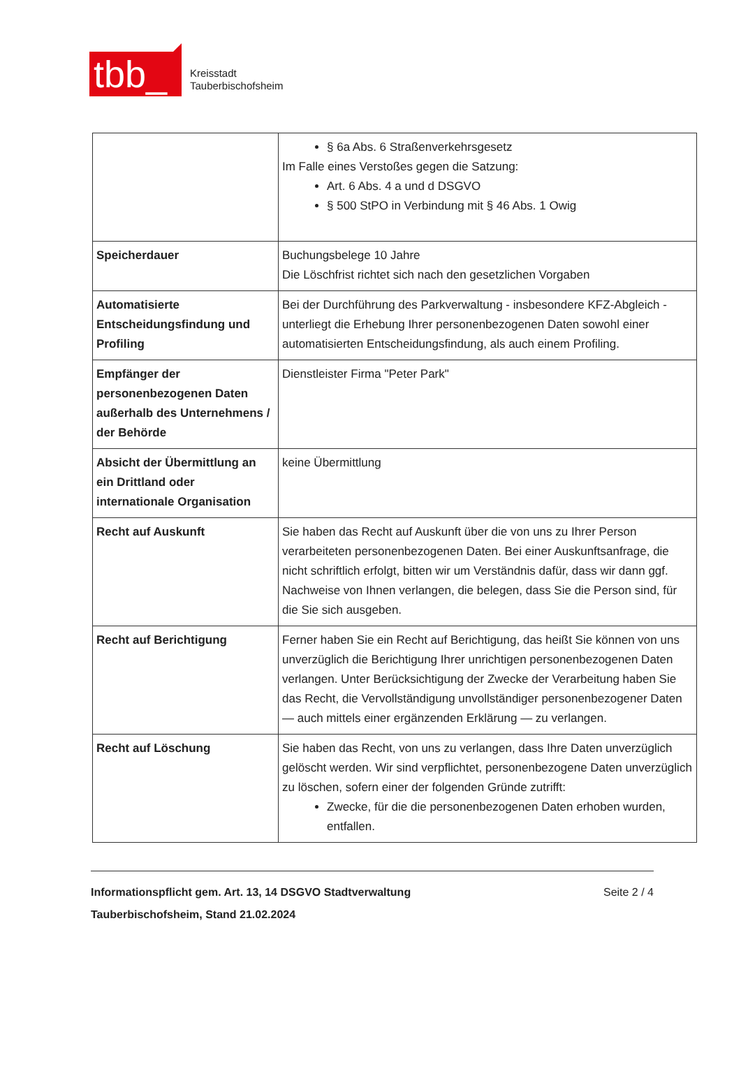tbb_
Kreisstadt
Tauberbischofsheim
| | § 6a Abs. 6 Straßenverkehrsgesetz Im Falle eines Verstoßes gegen die Satzung: Art. 6 Abs. 4 a und d DSGVO § 500 StPO in Verbindung mit § 46 Abs. 1 Owig |
| Speicherdauer | Buchungsbelege 10 Jahre Die Löschfrist richtet sich nach den gesetzlichen Vorgaben |
| Automatisierte Entscheidungsfindung und Profiling | Bei der Durchführung des Parkverwaltung - insbesondere KFZ-Abgleich - unterliegt die Erhebung Ihrer personenbezogenen Daten sowohl einer automatisierten Entscheidungsfindung, als auch einem Profiling. |
| Empfänger der personenbezogenen Daten außerhalb des Unternehmens / der Behörde | Dienstleister Firma "Peter Park" |
| Absicht der Übermittlung an ein Drittland oder internationale Organisation | keine Übermittlung |
| Recht auf Auskunft | Sie haben das Recht auf Auskunft über die von uns zu Ihrer Person verarbeiteten personenbezogenen Daten. Bei einer Auskunftsanfrage, die nicht schriftlich erfolgt, bitten wir um Verständnis dafür, dass wir dann ggf. Nachweise von Ihnen verlangen, die belegen, dass Sie die Person sind, für die Sie sich ausgeben. |
| Recht auf Berichtigung | Ferner haben Sie ein Recht auf Berichtigung, das heißt Sie können von uns unverzüglich die Berichtigung Ihrer unrichtigen personenbezogenen Daten verlangen. Unter Berücksichtigung der Zwecke der Verarbeitung haben Sie das Recht, die Vervollständigung unvollständiger personenbezogener Daten — auch mittels einer ergänzenden Erklärung — zu verlangen. |
| Recht auf Löschung | Sie haben das Recht, von uns zu verlangen, dass Ihre Daten unverzüglich gelöscht werden. Wir sind verpflichtet, personenbezogene Daten unverzüglich zu löschen, sofern einer der folgenden Gründe zutrifft: Zwecke, für die die personenbezogenen Daten erhoben wurden, entfallen. |
Informationspflicht gem. Art. 13, 14 DSGVO Stadtverwaltung Tauberbischofsheim, Stand 21.02.2024
Seite 2 / 4